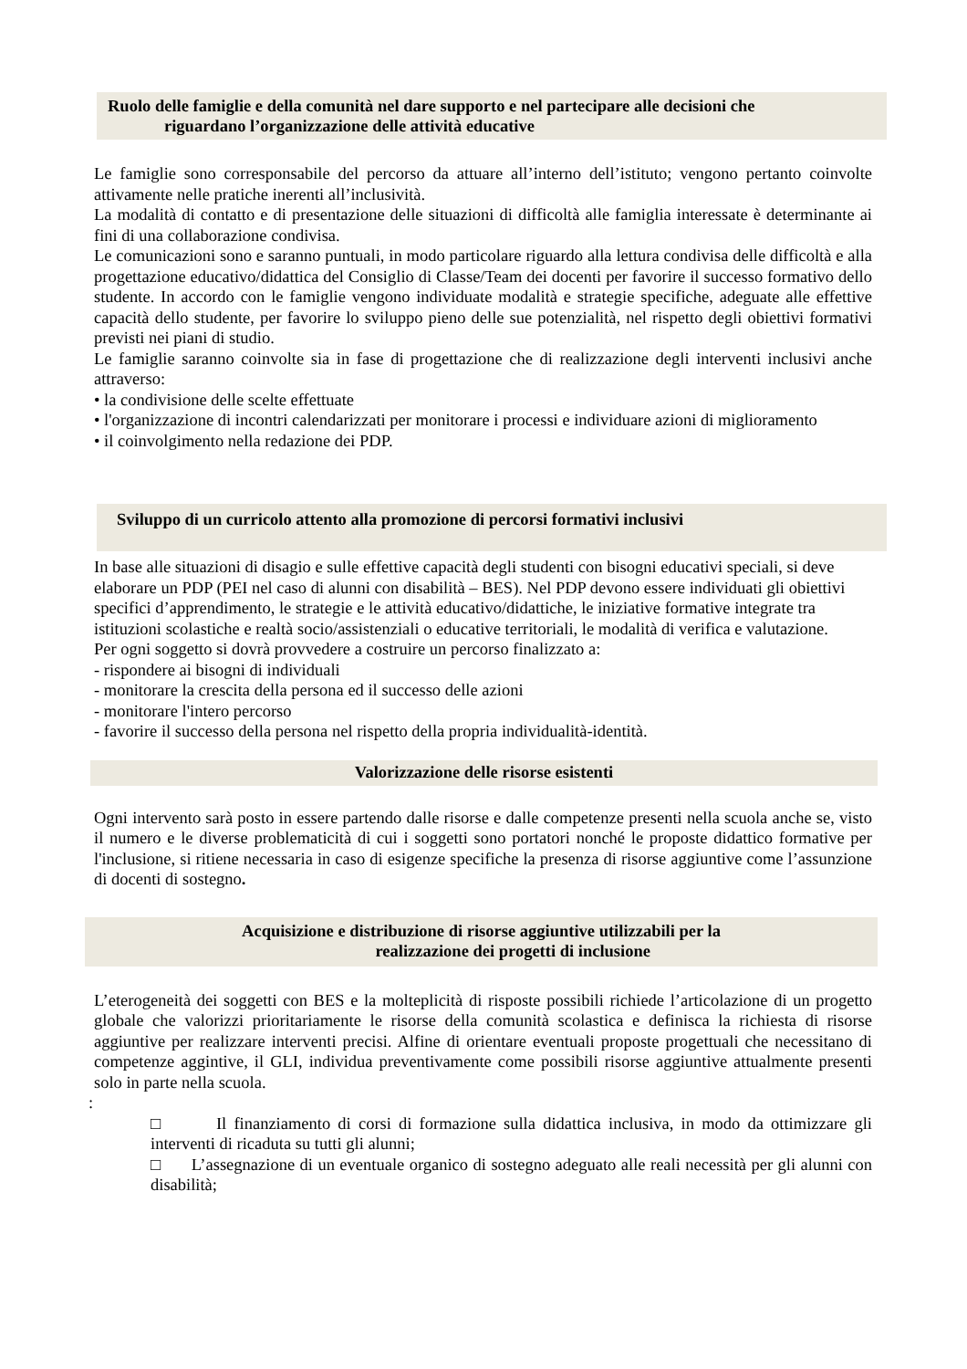Ruolo delle famiglie e della comunità nel dare supporto e nel partecipare alle decisioni che
riguardano l’organizzazione delle attività educative
Le famiglie sono corresponsabile del percorso da attuare all’interno dell’istituto; vengono pertanto coinvolte attivamente nelle pratiche inerenti all’inclusività.
La modalità di contatto e di presentazione delle situazioni di difficoltà alle famiglia interessate è determinante ai fini di una collaborazione condivisa.
Le comunicazioni sono e saranno puntuali, in modo particolare riguardo alla lettura condivisa delle difficoltà e alla progettazione educativo/didattica del Consiglio di Classe/Team dei docenti per favorire il successo formativo dello studente. In accordo con le famiglie vengono individuate modalità e strategie specifiche, adeguate alle effettive capacità dello studente, per favorire lo sviluppo pieno delle sue potenzialità, nel rispetto degli obiettivi formativi previsti nei piani di studio.
Le famiglie saranno coinvolte sia in fase di progettazione che di realizzazione degli interventi inclusivi anche attraverso:
• la condivisione delle scelte effettuate
• l'organizzazione di incontri calendarizzati per monitorare i processi e individuare azioni di miglioramento
• il coinvolgimento nella redazione dei PDP.
Sviluppo di un curricolo attento alla promozione di percorsi formativi inclusivi
In base alle situazioni di disagio e sulle effettive capacità degli studenti con bisogni educativi speciali, si deve elaborare un PDP (PEI nel caso di alunni con disabilità – BES). Nel PDP devono essere individuati gli obiettivi specifici d’apprendimento, le strategie e le attività educativo/didattiche, le iniziative formative integrate tra istituzioni scolastiche e realtà socio/assistenziali o educative territoriali, le modalità di verifica e valutazione.
Per ogni soggetto si dovrà provvedere a costruire un percorso finalizzato a:
- rispondere ai bisogni di individuali
- monitorare la crescita della persona ed il successo delle azioni
- monitorare l'intero percorso
- favorire il successo della persona nel rispetto della propria individualità-identità.
Valorizzazione delle risorse esistenti
Ogni intervento sarà posto in essere partendo dalle risorse e dalle competenze presenti nella scuola anche se, visto il numero e le diverse problematicità di cui i soggetti sono portatori nonché le proposte didattico formative per l'inclusione, si ritiene necessaria in caso di esigenze specifiche la presenza di risorse aggiuntive come l’assunzione di docenti di sostegno.
Acquisizione e distribuzione di risorse aggiuntive utilizzabili per la
realizzazione dei progetti di inclusione
L’eterogeneità dei soggetti con BES e la molteplicità di risposte possibili richiede l’articolazione di un progetto globale che valorizzi prioritariamente le risorse della comunità scolastica e definisca la richiesta di risorse aggiuntive per realizzare interventi precisi. Alfine di orientare eventuali proposte progettuali che necessitano di competenze aggintive, il GLI, individua preventivamente come possibili risorse aggiuntive attualmente presenti solo in parte nella scuola.
:
□ Il finanziamento di corsi di formazione sulla didattica inclusiva, in modo da ottimizzare gli interventi di ricaduta su tutti gli alunni;
□ L’assegnazione di un eventuale organico di sostegno adeguato alle reali necessità per gli alunni con disabilità;